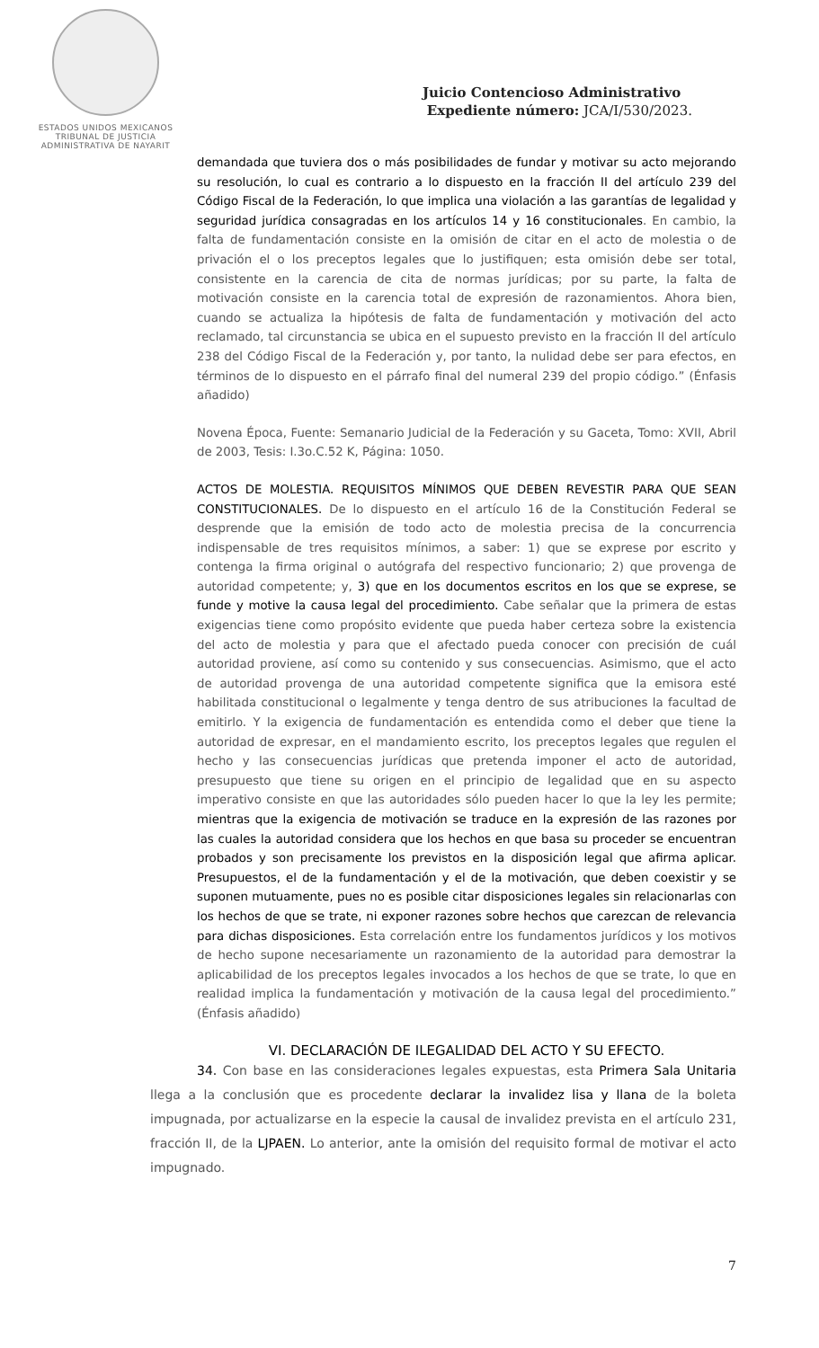ESTADOS UNIDOS MEXICANOS
TRIBUNAL DE JUSTICIA
ADMINISTRATIVA DE NAYARIT
Juicio Contencioso Administrativo
Expediente número: JCA/I/530/2023.
demandada que tuviera dos o más posibilidades de fundar y motivar su acto mejorando su resolución, lo cual es contrario a lo dispuesto en la fracción II del artículo 239 del Código Fiscal de la Federación, lo que implica una violación a las garantías de legalidad y seguridad jurídica consagradas en los artículos 14 y 16 constitucionales. En cambio, la falta de fundamentación consiste en la omisión de citar en el acto de molestia o de privación el o los preceptos legales que lo justifiquen; esta omisión debe ser total, consistente en la carencia de cita de normas jurídicas; por su parte, la falta de motivación consiste en la carencia total de expresión de razonamientos. Ahora bien, cuando se actualiza la hipótesis de falta de fundamentación y motivación del acto reclamado, tal circunstancia se ubica en el supuesto previsto en la fracción II del artículo 238 del Código Fiscal de la Federación y, por tanto, la nulidad debe ser para efectos, en términos de lo dispuesto en el párrafo final del numeral 239 del propio código.” (Énfasis añadido)
Novena Época, Fuente: Semanario Judicial de la Federación y su Gaceta, Tomo: XVII, Abril de 2003, Tesis: I.3o.C.52 K, Página: 1050.
ACTOS DE MOLESTIA. REQUISITOS MÍNIMOS QUE DEBEN REVESTIR PARA QUE SEAN CONSTITUCIONALES. De lo dispuesto en el artículo 16 de la Constitución Federal se desprende que la emisión de todo acto de molestia precisa de la concurrencia indispensable de tres requisitos mínimos, a saber: 1) que se exprese por escrito y contenga la firma original o autógrafa del respectivo funcionario; 2) que provenga de autoridad competente; y, 3) que en los documentos escritos en los que se exprese, se funde y motive la causa legal del procedimiento. Cabe señalar que la primera de estas exigencias tiene como propósito evidente que pueda haber certeza sobre la existencia del acto de molestia y para que el afectado pueda conocer con precisión de cuál autoridad proviene, así como su contenido y sus consecuencias. Asimismo, que el acto de autoridad provenga de una autoridad competente significa que la emisora esté habilitada constitucional o legalmente y tenga dentro de sus atribuciones la facultad de emitirlo. Y la exigencia de fundamentación es entendida como el deber que tiene la autoridad de expresar, en el mandamiento escrito, los preceptos legales que regulen el hecho y las consecuencias jurídicas que pretenda imponer el acto de autoridad, presupuesto que tiene su origen en el principio de legalidad que en su aspecto imperativo consiste en que las autoridades sólo pueden hacer lo que la ley les permite; mientras que la exigencia de motivación se traduce en la expresión de las razones por las cuales la autoridad considera que los hechos en que basa su proceder se encuentran probados y son precisamente los previstos en la disposición legal que afirma aplicar. Presupuestos, el de la fundamentación y el de la motivación, que deben coexistir y se suponen mutuamente, pues no es posible citar disposiciones legales sin relacionarlas con los hechos de que se trate, ni exponer razones sobre hechos que carezcan de relevancia para dichas disposiciones. Esta correlación entre los fundamentos jurídicos y los motivos de hecho supone necesariamente un razonamiento de la autoridad para demostrar la aplicabilidad de los preceptos legales invocados a los hechos de que se trate, lo que en realidad implica la fundamentación y motivación de la causa legal del procedimiento.” (Énfasis añadido)
VI. DECLARACIÓN DE ILEGALIDAD DEL ACTO Y SU EFECTO.
34. Con base en las consideraciones legales expuestas, esta Primera Sala Unitaria llega a la conclusión que es procedente declarar la invalidez lisa y llana de la boleta impugnada, por actualizarse en la especie la causal de invalidez prevista en el artículo 231, fracción II, de la LJPAEN. Lo anterior, ante la omisión del requisito formal de motivar el acto impugnado.
7